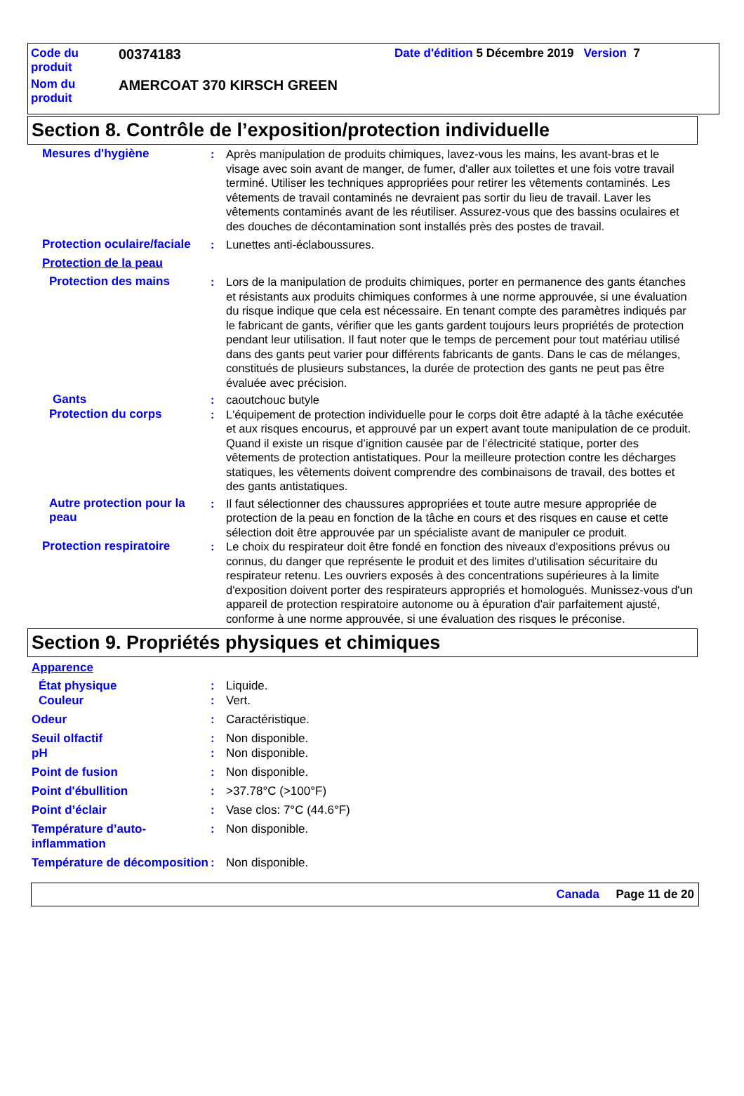| Code du produit | 00374183 | Date d'édition 5 Décembre 2019 Version 7 |
| Nom du produit | AMERCOAT 370 KIRSCH GREEN | |
Section 8. Contrôle de l’exposition/protection individuelle
Mesures d'hygiène : Après manipulation de produits chimiques, lavez-vous les mains, les avant-bras et le visage avec soin avant de manger, de fumer, d'aller aux toilettes et une fois votre travail terminé. Utiliser les techniques appropriées pour retirer les vêtements contaminés. Les vêtements de travail contaminés ne devraient pas sortir du lieu de travail. Laver les vêtements contaminés avant de les réutiliser. Assurez-vous que des bassins oculaires et des douches de décontamination sont installés près des postes de travail.
Protection oculaire/faciale
: Lunettes anti-éclaboussures.
Protection de la peau
Protection des mains : Lors de la manipulation de produits chimiques, porter en permanence des gants étanches et résistants aux produits chimiques conformes à une norme approuvée, si une évaluation du risque indique que cela est nécessaire. En tenant compte des paramètres indiqués par le fabricant de gants, vérifier que les gants gardent toujours leurs propriétés de protection pendant leur utilisation. Il faut noter que le temps de percement pour tout matériau utilisé dans des gants peut varier pour différents fabricants de gants. Dans le cas de mélanges, constitués de plusieurs substances, la durée de protection des gants ne peut pas être évaluée avec précision.
Gants : caoutchouc butyle
Protection du corps : L'équipement de protection individuelle pour le corps doit être adapté à la tâche exécutée et aux risques encourus, et approuvé par un expert avant toute manipulation de ce produit. Quand il existe un risque d’ignition causée par de l’électricité statique, porter des vêtements de protection antistatiques. Pour la meilleure protection contre les décharges statiques, les vêtements doivent comprendre des combinaisons de travail, des bottes et des gants antistatiques.
Autre protection pour la peau
: Il faut sélectionner des chaussures appropriées et toute autre mesure appropriée de protection de la peau en fonction de la tâche en cours et des risques en cause et cette sélection doit être approuvée par un spécialiste avant de manipuler ce produit.
Protection respiratoire : Le choix du respirateur doit être fondé en fonction des niveaux d'expositions prévus ou connus, du danger que représente le produit et des limites d'utilisation sécuritaire du respirateur retenu. Les ouvriers exposés à des concentrations supérieures à la limite d'exposition doivent porter des respirateurs appropriés et homologués. Munissez-vous d'un appareil de protection respiratoire autonome ou à épuration d'air parfaitement ajusté, conforme à une norme approuvée, si une évaluation des risques le préconise.
Section 9. Propriétés physiques et chimiques
Apparence
État physique : Liquide.
Couleur : Vert.
Odeur : Caractéristique.
Seuil olfactif : Non disponible.
pH : Non disponible.
Point de fusion : Non disponible.
Point d'ébullition : >37.78°C (>100°F)
Point d’éclair : Vase clos: 7°C (44.6°F)
Température d’auto-inflammation
: Non disponible.
Température de décomposition
: Non disponible.
Canada Page 11 de 20